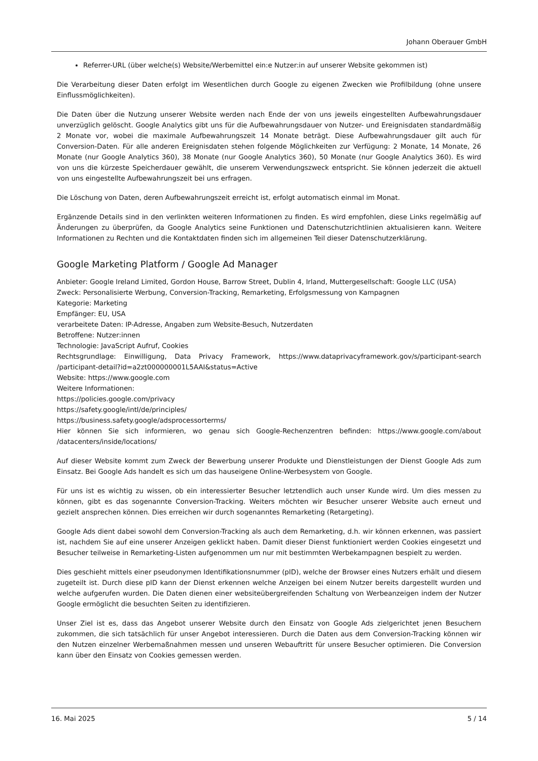Johann Oberauer GmbH
Referrer-URL (über welche(s) Website/Werbemittel ein:e Nutzer:in auf unserer Website gekommen ist)
Die Verarbeitung dieser Daten erfolgt im Wesentlichen durch Google zu eigenen Zwecken wie Profilbildung (ohne unsere Einflussmöglichkeiten).
Die Daten über die Nutzung unserer Website werden nach Ende der von uns jeweils eingestellten Aufbewahrungsdauer unverzüglich gelöscht. Google Analytics gibt uns für die Aufbewahrungsdauer von Nutzer- und Ereignisdaten standardmäßig 2 Monate vor, wobei die maximale Aufbewahrungszeit 14 Monate beträgt. Diese Aufbewahrungsdauer gilt auch für Conversion-Daten. Für alle anderen Ereignisdaten stehen folgende Möglichkeiten zur Verfügung: 2 Monate, 14 Monate, 26 Monate (nur Google Analytics 360), 38 Monate (nur Google Analytics 360), 50 Monate (nur Google Analytics 360). Es wird von uns die kürzeste Speicherdauer gewählt, die unserem Verwendungszweck entspricht. Sie können jederzeit die aktuell von uns eingestellte Aufbewahrungszeit bei uns erfragen.
Die Löschung von Daten, deren Aufbewahrungszeit erreicht ist, erfolgt automatisch einmal im Monat.
Ergänzende Details sind in den verlinkten weiteren Informationen zu finden. Es wird empfohlen, diese Links regelmäßig auf Änderungen zu überprüfen, da Google Analytics seine Funktionen und Datenschutzrichtlinien aktualisieren kann. Weitere Informationen zu Rechten und die Kontaktdaten finden sich im allgemeinen Teil dieser Datenschutzerklärung.
Google Marketing Platform / Google Ad Manager
Anbieter: Google Ireland Limited, Gordon House, Barrow Street, Dublin 4, Irland, Muttergesellschaft: Google LLC (USA)
Zweck: Personalisierte Werbung, Conversion-Tracking, Remarketing, Erfolgsmessung von Kampagnen
Kategorie: Marketing
Empfänger: EU, USA
verarbeitete Daten: IP-Adresse, Angaben zum Website-Besuch, Nutzerdaten
Betroffene: Nutzer:innen
Technologie: JavaScript Aufruf, Cookies
Rechtsgrundlage: Einwilligung, Data Privacy Framework, https://www.dataprivacyframework.gov/s/participant-search /participant-detail?id=a2zt000000001L5AAI&status=Active
Website: https://www.google.com
Weitere Informationen:
https://policies.google.com/privacy
https://safety.google/intl/de/principles/
https://business.safety.google/adsprocessorterms/
Hier können Sie sich informieren, wo genau sich Google-Rechenzentren befinden: https://www.google.com/about /datacenters/inside/locations/
Auf dieser Website kommt zum Zweck der Bewerbung unserer Produkte und Dienstleistungen der Dienst Google Ads zum Einsatz. Bei Google Ads handelt es sich um das hauseigene Online-Werbesystem von Google.
Für uns ist es wichtig zu wissen, ob ein interessierter Besucher letztendlich auch unser Kunde wird. Um dies messen zu können, gibt es das sogenannte Conversion-Tracking. Weiters möchten wir Besucher unserer Website auch erneut und gezielt ansprechen können. Dies erreichen wir durch sogenanntes Remarketing (Retargeting).
Google Ads dient dabei sowohl dem Conversion-Tracking als auch dem Remarketing, d.h. wir können erkennen, was passiert ist, nachdem Sie auf eine unserer Anzeigen geklickt haben. Damit dieser Dienst funktioniert werden Cookies eingesetzt und Besucher teilweise in Remarketing-Listen aufgenommen um nur mit bestimmten Werbekampagnen bespielt zu werden.
Dies geschieht mittels einer pseudonymen Identifikationsnummer (pID), welche der Browser eines Nutzers erhält und diesem zugeteilt ist. Durch diese pID kann der Dienst erkennen welche Anzeigen bei einem Nutzer bereits dargestellt wurden und welche aufgerufen wurden. Die Daten dienen einer websiteübergreifenden Schaltung von Werbeanzeigen indem der Nutzer Google ermöglicht die besuchten Seiten zu identifizieren.
Unser Ziel ist es, dass das Angebot unserer Website durch den Einsatz von Google Ads zielgerichtet jenen Besuchern zukommen, die sich tatsächlich für unser Angebot interessieren. Durch die Daten aus dem Conversion-Tracking können wir den Nutzen einzelner Werbemaßnahmen messen und unseren Webauftritt für unsere Besucher optimieren. Die Conversion kann über den Einsatz von Cookies gemessen werden.
16. Mai 2025 5 / 14